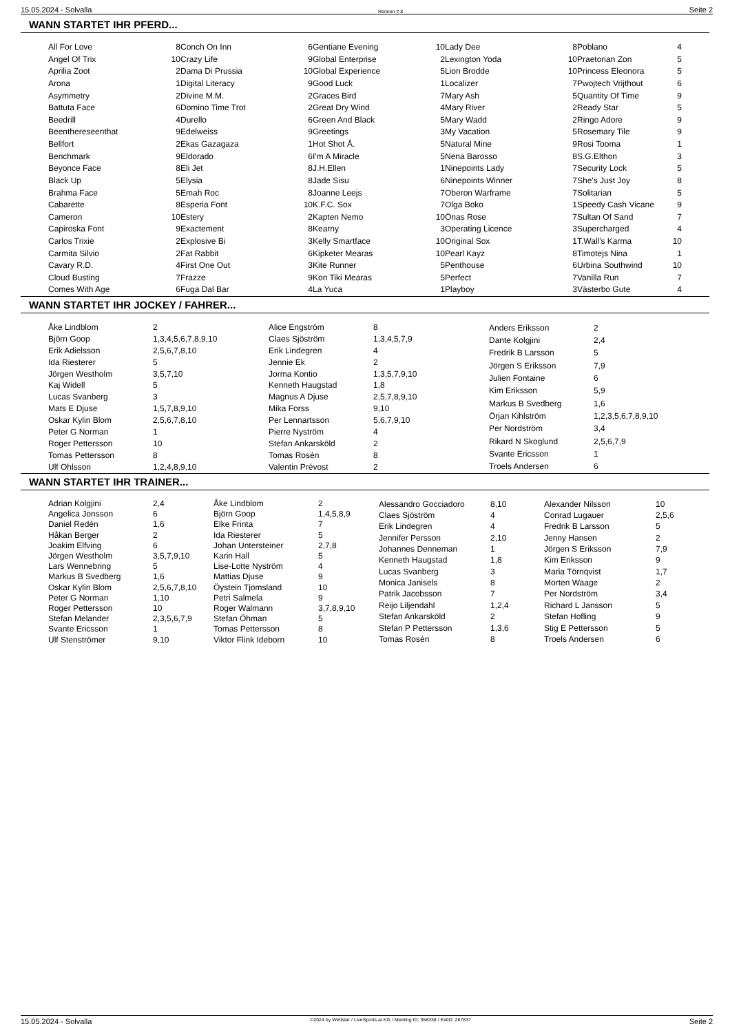15.05.2024 - Solvalla Rennen # 8 Seite 2
WANN STARTET IHR PFERD...
| All For Love | 8 |
| Angel Of Trix | 10 |
| Aprilia Zoot | 2 |
| Arona | 1 |
| Asymmetry | 2 |
| Battuta Face | 6 |
| Beedrill | 4 |
| Beenthereseenthat | 9 |
| Bellfort | 2 |
| Benchmark | 9 |
| Beyonce Face | 8 |
| Black Up | 5 |
| Brahma Face | 5 |
| Cabarette | 8 |
| Cameron | 10 |
| Capiroska Font | 9 |
| Carlos Trixie | 2 |
| Carmita Silvio | 2 |
| Cavary R.D. | 4 |
| Cloud Busting | 7 |
| Comes With Age | 6 |
| Conch On Inn | 6 |
| Crazy Life | 9 |
| Dama Di Prussia | 10 |
| Digital Literacy | 9 |
| Divine M.M. | 2 |
| Domino Time Trot | 2 |
| Durello | 6 |
| Edelweiss | 9 |
| Ekas Gazagaza | 1 |
| Eldorado | 6 |
| Eli Jet | 8 |
| Elysia | 8 |
| Emah Roc | 8 |
| Esperia Font | 10 |
| Estery | 2 |
| Exactement | 8 |
| Explosive Bi | 3 |
| Fat Rabbit | 6 |
| First One Out | 3 |
| Frazze | 9 |
| Fuga Dal Bar | 4 |
| Gentiane Evening | 10 |
| Global Enterprise | 2 |
| Global Experience | 5 |
| Good Luck | 1 |
| Graces Bird | 7 |
| Great Dry Wind | 4 |
| Green And Black | 5 |
| Greetings | 3 |
| Hot Shot Å. | 5 |
| I'm A Miracle | 5 |
| J.H.Ellen | 1 |
| Jade Sisu | 6 |
| Joanne Leejs | 7 |
| K.F.C. Sox | 7 |
| Kapten Nemo | 10 |
| Kearny | 3 |
| Kelly Smartface | 10 |
| Kipketer Mearas | 10 |
| Kite Runner | 5 |
| Kon Tiki Mearas | 5 |
| La Yuca | 1 |
| Lady Dee | 8 |
| Lexington Yoda | 10 |
| Lion Brodde | 10 |
| Localizer | 7 |
| Mary Ash | 5 |
| Mary River | 2 |
| Mary Wadd | 2 |
| My Vacation | 5 |
| Natural Mine | 9 |
| Nena Barosso | 8 |
| Ninepoints Lady | 7 |
| Ninepoints Winner | 7 |
| Oberon Warframe | 7 |
| Olga Boko | 1 |
| Önas Rose | 7 |
| Operating Licence | 3 |
| Original Sox | 1 |
| Pearl Kayz | 8 |
| Penthouse | 6 |
| Perfect | 7 |
| Playboy | 3 |
| Poblano | 4 |
| Praetorian Zon | 5 |
| Princess Eleonora | 5 |
| Pwojtech Vrijthout | 6 |
| Quantity Of Time | 9 |
| Ready Star | 5 |
| Ringo Adore | 9 |
| Rosemary Tile | 9 |
| Rosi Tooma | 1 |
| S.G.Elthon | 3 |
| Security Lock | 5 |
| She's Just Joy | 8 |
| Solitarian | 5 |
| Speedy Cash Vicane | 9 |
| Sultan Of Sand | 7 |
| Supercharged | 4 |
| T.Wall's Karma | 10 |
| Timotejs Nina | 1 |
| Urbina Southwind | 10 |
| Vanilla Run | 7 |
| Västerbo Gute | 4 |
WANN STARTET IHR JOCKEY / FAHRER...
| Åke Lindblom | 2 |
| Björn Goop | 1,3,4,5,6,7,8,9,10 |
| Erik Adielsson | 2,5,6,7,8,10 |
| Ida Riesterer | 5 |
| Jörgen Westholm | 3,5,7,10 |
| Kaj Widell | 5 |
| Lucas Svanberg | 3 |
| Mats E Djuse | 1,5,7,8,9,10 |
| Oskar Kylin Blom | 2,5,6,7,8,10 |
| Peter G Norman | 1 |
| Roger Pettersson | 10 |
| Tomas Pettersson | 8 |
| Ulf Ohlsson | 1,2,4,8,9,10 |
| Alice Engström | 8 |
| Claes Sjöström | 1,3,4,5,7,9 |
| Erik Lindegren | 4 |
| Jennie Ek | 2 |
| Jorma Kontio | 1,3,5,7,9,10 |
| Kenneth Haugstad | 1,8 |
| Magnus A Djuse | 2,5,7,8,9,10 |
| Mika Forss | 9,10 |
| Per Lennartsson | 5,6,7,9,10 |
| Pierre Nyström | 4 |
| Stefan Ankarsköld | 2 |
| Tomas Rosén | 8 |
| Valentin Prévost | 2 |
| Anders Eriksson | 2 |
| Dante Kolgjini | 2,4 |
| Fredrik B Larsson | 5 |
| Jörgen S Eriksson | 7,9 |
| Julien Fontaine | 6 |
| Kim Eriksson | 5,9 |
| Markus B Svedberg | 1,6 |
| Örjan Kihlström | 1,2,3,5,6,7,8,9,10 |
| Per Nordström | 3,4 |
| Rikard N Skoglund | 2,5,6,7,9 |
| Svante Ericsson | 1 |
| Troels Andersen | 6 |
WANN STARTET IHR TRAINER...
| Adrian Kolgjini | 2,4 |
| Angelica Jonsson | 6 |
| Daniel Redén | 1,6 |
| Håkan Berger | 2 |
| Joakim Elfving | 6 |
| Jörgen Westholm | 3,5,7,9,10 |
| Lars Wennebring | 5 |
| Markus B Svedberg | 1,6 |
| Oskar Kylin Blom | 2,5,6,7,8,10 |
| Peter G Norman | 1,10 |
| Roger Pettersson | 10 |
| Stefan Melander | 2,3,5,6,7,9 |
| Svante Ericsson | 1 |
| Ulf Stenströmer | 9,10 |
| Åke Lindblom | 2 |
| Björn Goop | 1,4,5,8,9 |
| Elke Frinta | 7 |
| Ida Riesterer | 5 |
| Johan Untersteiner | 2,7,8 |
| Karin Hall | 5 |
| Lise-Lotte Nyström | 4 |
| Mattias Djuse | 9 |
| Öystein Tjomsland | 10 |
| Petri Salmela | 9 |
| Roger Walmann | 3,7,8,9,10 |
| Stefan Öhman | 5 |
| Tomas Pettersson | 8 |
| Viktor Flink Ideborn | 10 |
| Alessandro Gocciadoro | 8,10 |
| Claes Sjöström | 4 |
| Erik Lindegren | 4 |
| Jennifer Persson | 2,10 |
| Johannes Denneman | 1 |
| Kenneth Haugstad | 1,8 |
| Lucas Svanberg | 3 |
| Monica Janisels | 8 |
| Patrik Jacobsson | 7 |
| Reijo Liljendahl | 1,2,4 |
| Stefan Ankarsköld | 2 |
| Stefan P Pettersson | 1,3,6 |
| Tomas Rosén | 8 |
| Alexander Nilsson | 10 |
| Conrad Lugauer | 2,5,6 |
| Fredrik B Larsson | 5 |
| Jenny Hansen | 2 |
| Jörgen S Eriksson | 7,9 |
| Kim Eriksson | 9 |
| Maria Törnqvist | 1,7 |
| Morten Waage | 2 |
| Per Nordström | 3,4 |
| Richard L Jansson | 5 |
| Stefan Hofling | 9 |
| Stig E Pettersson | 5 |
| Troels Andersen | 6 |
15.05.2024 - Solvalla ©2024 by Wettstar / LiveSports.at KG / Meeting ID: 358338 / ExtID: 267837 Seite 2